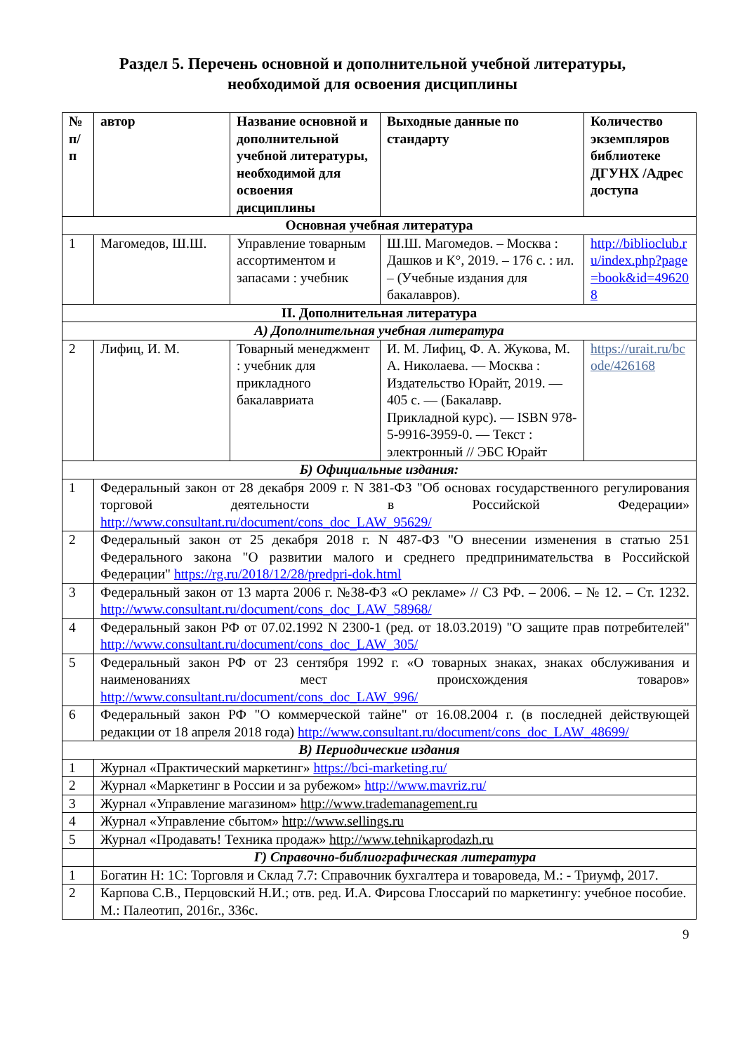Раздел 5. Перечень основной и дополнительной учебной литературы,
необходимой для освоения дисциплины
| № п/ п | автор | Название основной и дополнительной учебной литературы, необходимой для освоения дисциплины | Выходные данные по стандарту | Количество экземпляров библиотеке ДГУНХ /Адрес доступа |
| --- | --- | --- | --- | --- |
| Основная учебная литература | | | | |
| 1 | Магомедов, Ш.Ш. | Управление товарным ассортиментом и запасами : учебник | Ш.Ш. Магомедов. – Москва : Дашков и К°, 2019. – 176 с. : ил. – (Учебные издания для бакалавров). | http://biblioclub.ru/index.php?page=book&id=496208 |
| II. Дополнительная литература | | | | |
| А) Дополнительная учебная литература | | | | |
| 2 | Лифиц, И. М. | Товарный менеджмент : учебник для прикладного бакалавриата | И. М. Лифиц, Ф. А. Жукова, М. А. Николаева. — Москва : Издательство Юрайт, 2019. — 405 с. — (Бакалавр. Прикладной курс). — ISBN 978-5-9916-3959-0. — Текст : электронный // ЭБС Юрайт | https://urait.ru/bcode/426168 |
| Б) Официальные издания: | | | | |
| 1 | Федеральный закон от 28 декабря 2009 г. N 381-ФЗ "Об основах государственного регулирования торговой деятельности в Российской Федерации» http://www.consultant.ru/document/cons_doc_LAW_95629/ | | | |
| 2 | Федеральный закон от 25 декабря 2018 г. N 487-ФЗ "О внесении изменения в статью 251 Федерального закона "О развитии малого и среднего предпринимательства в Российской Федерации" https://rg.ru/2018/12/28/predpri-dok.html | | | |
| 3 | Федеральный закон от 13 марта 2006 г. №38-ФЗ «О рекламе» // СЗ РФ. – 2006. – № 12. – Ст. 1232. http://www.consultant.ru/document/cons_doc_LAW_58968/ | | | |
| 4 | Федеральный закон РФ от 07.02.1992 N 2300-1 (ред. от 18.03.2019) "О защите прав потребителей" http://www.consultant.ru/document/cons_doc_LAW_305/ | | | |
| 5 | Федеральный закон РФ от 23 сентября 1992 г. «О товарных знаках, знаках обслуживания и наименованиях мест происхождения товаров» http://www.consultant.ru/document/cons_doc_LAW_996/ | | | |
| 6 | Федеральный закон РФ "О коммерческой тайне" от 16.08.2004 г. (в последней действующей редакции от 18 апреля 2018 года) http://www.consultant.ru/document/cons_doc_LAW_48699/ | | | |
| В) Периодические издания | | | | |
| 1 | Журнал «Практический маркетинг» https://bci-marketing.ru/ | | | |
| 2 | Журнал «Маркетинг в России и за рубежом» http://www.mavriz.ru/ | | | |
| 3 | Журнал «Управление магазином» http://www.trademanagement.ru | | | |
| 4 | Журнал «Управление сбытом» http://www.sellings.ru | | | |
| 5 | Журнал «Продавать! Техника продаж» http://www.tehnikaprodazh.ru | | | |
| | Г) Справочно-библиографическая литература | | | |
| 1 | Богатин Н: 1С: Торговля и Склад 7.7: Справочник бухгалтера и товароведа, М.: - Триумф, 2017. | | | |
| 2 | Карпова С.В., Перцовский Н.И.; отв. ред. И.А. Фирсова Глоссарий по маркетингу: учебное пособие. М.: Палеотип, 2016г., 336с. | | | |
9